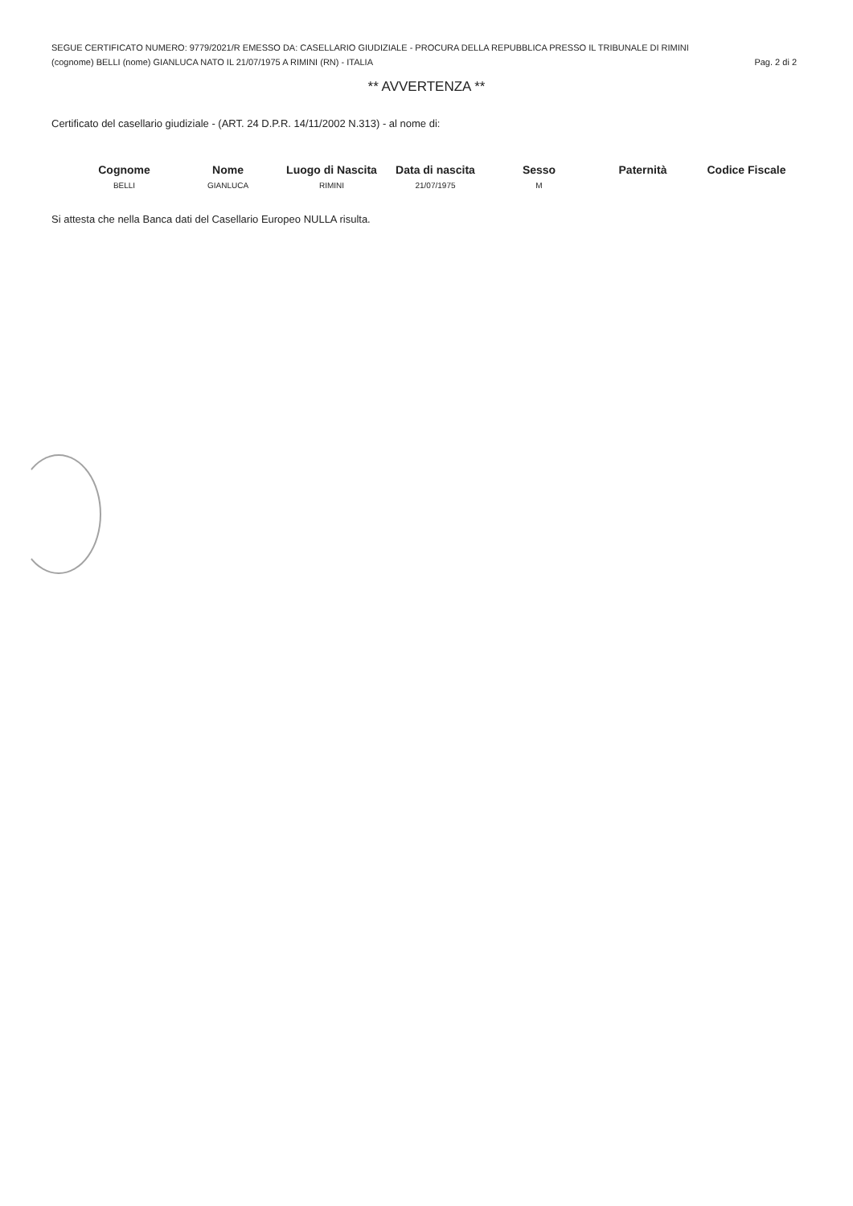SEGUE CERTIFICATO NUMERO: 9779/2021/R EMESSO DA: CASELLARIO GIUDIZIALE - PROCURA DELLA REPUBBLICA PRESSO IL TRIBUNALE DI RIMINI
(cognome) BELLI (nome) GIANLUCA NATO IL 21/07/1975 A RIMINI (RN) - ITALIA Pag. 2 di 2
** AVVERTENZA **
Certificato del casellario giudiziale - (ART. 24 D.P.R. 14/11/2002 N.313) - al nome di:
| Cognome | Nome | Luogo di Nascita | Data di nascita | Sesso | Paternità | Codice Fiscale |
| --- | --- | --- | --- | --- | --- | --- |
| BELLI | GIANLUCA | RIMINI | 21/07/1975 | M | | |
Si attesta che nella Banca dati del Casellario Europeo NULLA risulta.